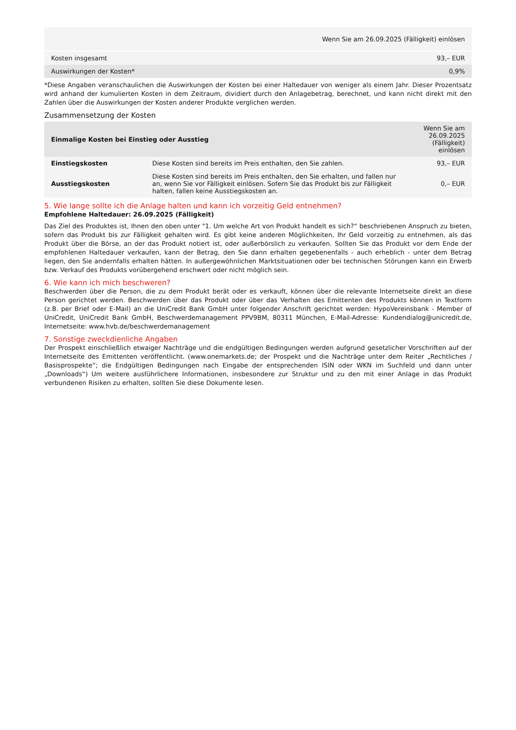| Wenn Sie am 26.09.2025 (Fälligkeit) einlösen | |
| Kosten insgesamt | 93,– EUR |
| Auswirkungen der Kosten* | 0,9% |
*Diese Angaben veranschaulichen die Auswirkungen der Kosten bei einer Haltedauer von weniger als einem Jahr. Dieser Prozentsatz wird anhand der kumulierten Kosten in dem Zeitraum, dividiert durch den Anlagebetrag, berechnet, und kann nicht direkt mit den Zahlen über die Auswirkungen der Kosten anderer Produkte verglichen werden.
Zusammensetzung der Kosten
| Einmalige Kosten bei Einstieg oder Ausstieg | | Wenn Sie am 26.09.2025 (Fälligkeit) einlösen |
| --- | --- | --- |
| Einstiegskosten | Diese Kosten sind bereits im Preis enthalten, den Sie zahlen. | 93,– EUR |
| Ausstiegskosten | Diese Kosten sind bereits im Preis enthalten, den Sie erhalten, und fallen nur an, wenn Sie vor Fälligkeit einlösen. Sofern Sie das Produkt bis zur Fälligkeit halten, fallen keine Ausstiegskosten an. | 0,– EUR |
5. Wie lange sollte ich die Anlage halten und kann ich vorzeitig Geld entnehmen?
Empfohlene Haltedauer: 26.09.2025 (Fälligkeit)
Das Ziel des Produktes ist, Ihnen den oben unter "1. Um welche Art von Produkt handelt es sich?“ beschriebenen Anspruch zu bieten, sofern das Produkt bis zur Fälligkeit gehalten wird. Es gibt keine anderen Möglichkeiten, Ihr Geld vorzeitig zu entnehmen, als das Produkt über die Börse, an der das Produkt notiert ist, oder außerbörslich zu verkaufen. Sollten Sie das Produkt vor dem Ende der empfohlenen Haltedauer verkaufen, kann der Betrag, den Sie dann erhalten gegebenenfalls - auch erheblich - unter dem Betrag liegen, den Sie andernfalls erhalten hätten. In außergewöhnlichen Marktsituationen oder bei technischen Störungen kann ein Erwerb bzw. Verkauf des Produkts vorübergehend erschwert oder nicht möglich sein.
6. Wie kann ich mich beschweren?
Beschwerden über die Person, die zu dem Produkt berät oder es verkauft, können über die relevante Internetseite direkt an diese Person gerichtet werden. Beschwerden über das Produkt oder über das Verhalten des Emittenten des Produkts können in Textform (z.B. per Brief oder E-Mail) an die UniCredit Bank GmbH unter folgender Anschrift gerichtet werden: HypoVereinsbank - Member of UniCredit, UniCredit Bank GmbH, Beschwerdemanagement PPV9BM, 80311 München, E-Mail-Adresse: Kundendialog@unicredit.de, Internetseite: www.hvb.de/beschwerdemanagement
7. Sonstige zweckdienliche Angaben
Der Prospekt einschließlich etwaiger Nachträge und die endgültigen Bedingungen werden aufgrund gesetzlicher Vorschriften auf der Internetseite des Emittenten veröffentlicht. (www.onemarkets.de; der Prospekt und die Nachträge unter dem Reiter „Rechtliches / Basisprospekte“; die Endgültigen Bedingungen nach Eingabe der entsprechenden ISIN oder WKN im Suchfeld und dann unter „Downloads“) Um weitere ausführlichere Informationen, insbesondere zur Struktur und zu den mit einer Anlage in das Produkt verbundenen Risiken zu erhalten, sollten Sie diese Dokumente lesen.